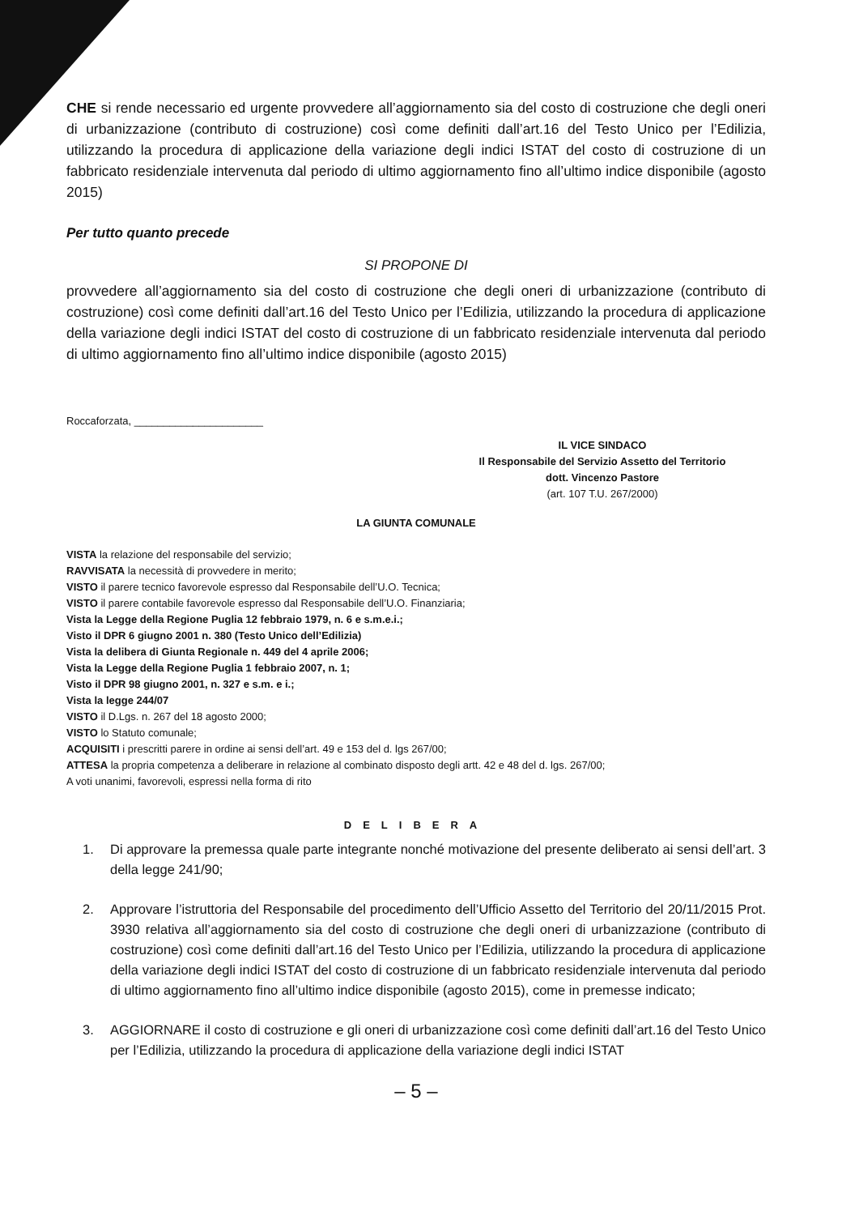CHE si rende necessario ed urgente provvedere all’aggiornamento sia del costo di costruzione che degli oneri di urbanizzazione (contributo di costruzione) così come definiti dall’art.16 del Testo Unico per l’Edilizia, utilizzando la procedura di applicazione della variazione degli indici ISTAT del costo di costruzione di un fabbricato residenziale intervenuta dal periodo di ultimo aggiornamento fino all’ultimo indice disponibile (agosto 2015)
Per tutto quanto precede
SI PROPONE DI
provvedere all’aggiornamento sia del costo di costruzione che degli oneri di urbanizzazione (contributo di costruzione) così come definiti dall’art.16 del Testo Unico per l’Edilizia, utilizzando la procedura di applicazione della variazione degli indici ISTAT del costo di costruzione di un fabbricato residenziale intervenuta dal periodo di ultimo aggiornamento fino all’ultimo indice disponibile (agosto 2015)
Roccaforzata, ______________________
IL VICE SINDACO
Il Responsabile del Servizio Assetto del Territorio
dott. Vincenzo Pastore
(art. 107 T.U. 267/2000)
LA GIUNTA COMUNALE
VISTA la relazione del responsabile del servizio;
RAVVISATA la necessità di provvedere in merito;
VISTO il parere tecnico favorevole espresso dal Responsabile dell’U.O. Tecnica;
VISTO il parere contabile favorevole espresso dal Responsabile dell’U.O. Finanziaria;
Vista la Legge della Regione Puglia 12 febbraio 1979, n. 6 e s.m.e.i.;
Visto il DPR 6 giugno 2001 n. 380 (Testo Unico dell’Edilizia)
Vista la delibera di Giunta Regionale n. 449 del 4 aprile 2006;
Vista la Legge della Regione Puglia 1 febbraio 2007, n. 1;
Visto il DPR 98 giugno 2001, n. 327 e s.m. e i.;
Vista la legge 244/07
VISTO il D.Lgs. n. 267 del 18 agosto 2000;
VISTO lo Statuto comunale;
ACQUISITI i prescritti parere in ordine ai sensi dell’art. 49 e 153 del d. lgs 267/00;
ATTESA la propria competenza a deliberare in relazione al combinato disposto degli artt. 42 e 48 del d. lgs. 267/00;
A voti unanimi, favorevoli, espressi nella forma di rito
DELIBERA
1. Di approvare la premessa quale parte integrante nonché motivazione del presente deliberato ai sensi dell’art. 3 della legge 241/90;
2. Approvare l’istruttoria del Responsabile del procedimento dell’Ufficio Assetto del Territorio del 20/11/2015 Prot. 3930 relativa all’aggiornamento sia del costo di costruzione che degli oneri di urbanizzazione (contributo di costruzione) così come definiti dall’art.16 del Testo Unico per l’Edilizia, utilizzando la procedura di applicazione della variazione degli indici ISTAT del costo di costruzione di un fabbricato residenziale intervenuta dal periodo di ultimo aggiornamento fino all’ultimo indice disponibile (agosto 2015), come in premesse indicato;
3. AGGIORNARE il costo di costruzione e gli oneri di urbanizzazione così come definiti dall’art.16 del Testo Unico per l’Edilizia, utilizzando la procedura di applicazione della variazione degli indici ISTAT
– 5 –